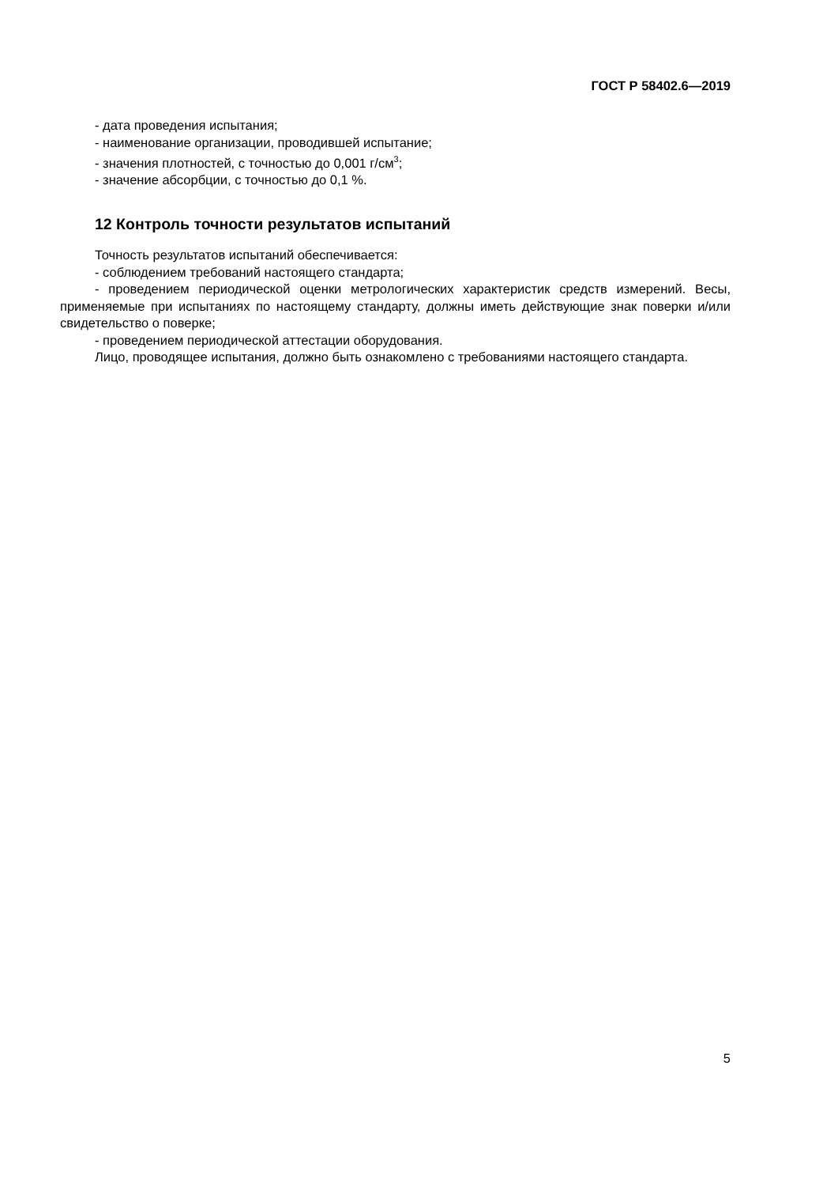ГОСТ Р 58402.6—2019
- дата проведения испытания;
- наименование организации, проводившей испытание;
- значения плотностей, с точностью до 0,001 г/см<sup>3</sup>;
- значение абсорбции, с точностью до 0,1 %.
12 Контроль точности результатов испытаний
Точность результатов испытаний обеспечивается:
- соблюдением требований настоящего стандарта;
- проведением периодической оценки метрологических характеристик средств измерений. Весы, применяемые при испытаниях по настоящему стандарту, должны иметь действующие знак поверки и/или свидетельство о поверке;
- проведением периодической аттестации оборудования.
Лицо, проводящее испытания, должно быть ознакомлено с требованиями настоящего стандарта.
5